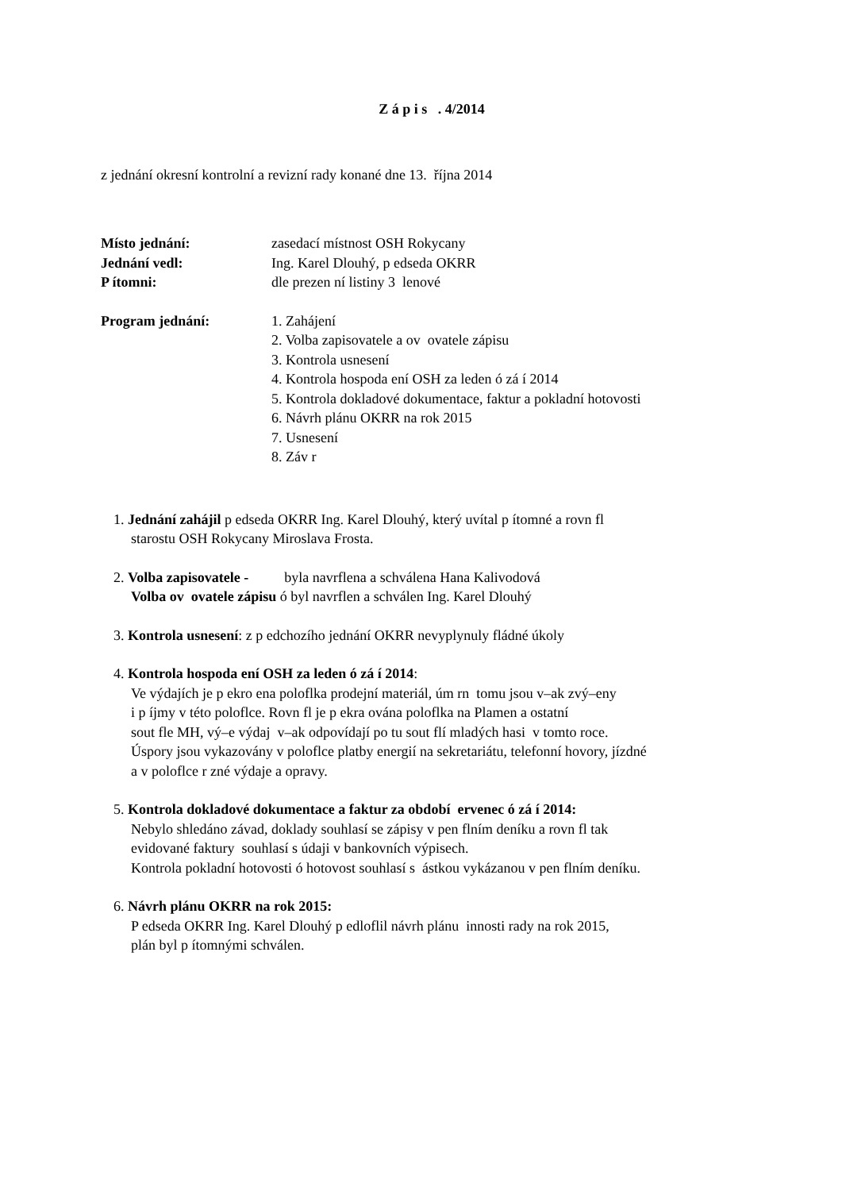Z á p i s . 4/2014
z jednání okresní kontrolní a revizní rady konané dne 13. října 2014
Místo jednání: zasedací místnost OSH Rokycany
Jednání vedl: Ing. Karel Dlouhý, p edseda OKRR
P ítomni: dle prezen ní listiny 3 lenové
Program jednání: 1. Zahájení
2. Volba zapisovatele a ov ovatele zápisu
3. Kontrola usnesení
4. Kontrola hospoda ení OSH za leden ó zá í 2014
5. Kontrola dokladové dokumentace, faktur a pokladní hotovosti
6. Návrh plánu OKRR na rok 2015
7. Usnesení
8. Záv r
1. Jednání zahájil p edseda OKRR Ing. Karel Dlouhý, který uvítal p ítomné a rovn fl
starostu OSH Rokycany Miroslava Frosta.
2. Volba zapisovatele - byla navrflena a schválena Hana Kalivodová
Volba ov ovatele zápisu ó byl navrflen a schválen Ing. Karel Dlouhý
3. Kontrola usnesení: z p edchozího jednání OKRR nevyplynuly fládné úkoly
4. Kontrola hospoda ení OSH za leden ó zá í 2014:
Ve výdajích je p ekro ena poloflka prodejní materiál, úm rn tomu jsou v–ak zvý–eny
i p íjmy v této poloflce. Rovn fl je p ekra ována poloflka na Plamen a ostatní
sout fle MH, vý–e výdaj v–ak odpovídají po tu sout flí mladých hasi v tomto roce.
Úspory jsou vykazovány v poloflce platby energií na sekretariátu, telefonní hovory, jízdné
a v poloflce r zné výdaje a opravy.
5. Kontrola dokladové dokumentace a faktur za období ervenec ó zá í 2014:
Nebylo shledáno závad, doklady souhlasí se zápisy v pen flním deníku a rovn fl tak
evidované faktury souhlasí s údaji v bankovních výpisech.
Kontrola pokladní hotovosti ó hotovost souhlasí s ástkou vykázanou v pen flním deníku.
6. Návrh plánu OKRR na rok 2015:
P edseda OKRR Ing. Karel Dlouhý p edloflil návrh plánu innosti rady na rok 2015,
plán byl p ítomnými schválen.